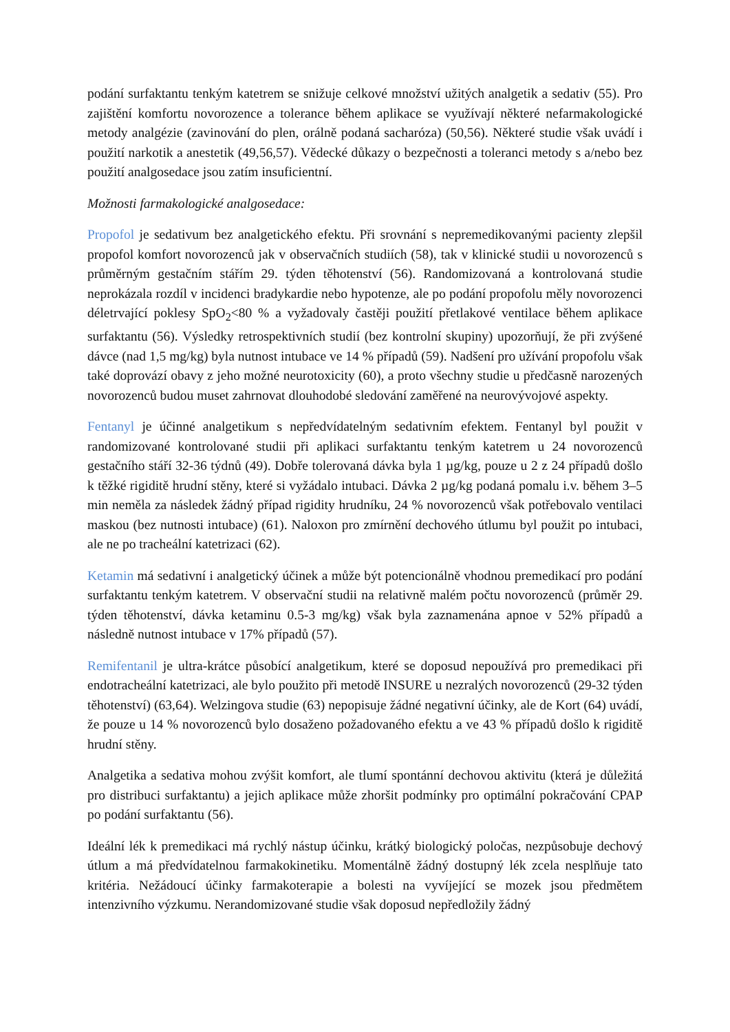podání surfaktantu tenkým katetrem se snižuje celkové množství užitých analgetik a sedativ (55). Pro zajištění komfortu novorozence a tolerance během aplikace se využívají některé nefarmakologické metody analgézie (zavinování do plen, orálně podaná sacharóza) (50,56). Některé studie však uvádí i použití narkotik a anestetik (49,56,57). Vědecké důkazy o bezpečnosti a toleranci metody s a/nebo bez použití analgosedace jsou zatím insuficientní.
Možnosti farmakologické analgosedace:
Propofol je sedativum bez analgetického efektu. Při srovnání s nepremedikovanými pacienty zlepšil propofol komfort novorozenců jak v observačních studiích (58), tak v klinické studii u novorozenců s průměrným gestačním stářím 29. týden těhotenství (56). Randomizovaná a kontrolovaná studie neprokázala rozdíl v incidenci bradykardie nebo hypotenze, ale po podání propofolu měly novorozenci déletrvající poklesy SpO<sub>2</sub><80 % a vyžadovaly častěji použití přetlakové ventilace během aplikace surfaktantu (56). Výsledky retrospektivních studií (bez kontrolní skupiny) upozorňují, že při zvýšené dávce (nad 1,5 mg/kg) byla nutnost intubace ve 14 % případů (59). Nadšení pro užívání propofolu však také doprovází obavy z jeho možné neurotoxicity (60), a proto všechny studie u předčasně narozených novorozenců budou muset zahrnovat dlouhodobé sledování zaměřené na neurovývojové aspekty.
Fentanyl je účinné analgetikum s nepředvídatelným sedativním efektem. Fentanyl byl použit v randomizované kontrolované studii při aplikaci surfaktantu tenkým katetrem u 24 novorozenců gestačního stáří 32-36 týdnů (49). Dobře tolerovaná dávka byla 1 µg/kg, pouze u 2 z 24 případů došlo k těžké rigiditě hrudní stěny, které si vyžádalo intubaci. Dávka 2 µg/kg podaná pomalu i.v. během 3–5 min neměla za následek žádný případ rigidity hrudníku, 24 % novorozenců však potřebovalo ventilaci maskou (bez nutnosti intubace) (61). Naloxon pro zmírnění dechového útlumu byl použit po intubaci, ale ne po tracheální katetrizaci (62).
Ketamin má sedativní i analgetický účinek a může být potencionálně vhodnou premedikací pro podání surfaktantu tenkým katetrem. V observační studii na relativně malém počtu novorozenců (průměr 29. týden těhotenství, dávka ketaminu 0.5-3 mg/kg) však byla zaznamenána apnoe v 52% případů a následně nutnost intubace v 17% případů (57).
Remifentanil je ultra-krátce působící analgetikum, které se doposud nepoužívá pro premedikaci při endotracheální katetrizaci, ale bylo použito při metodě INSURE u nezralých novorozenců (29-32 týden těhotenství) (63,64). Welzingova studie (63) nepopisuje žádné negativní účinky, ale de Kort (64) uvádí, že pouze u 14 % novorozenců bylo dosaženo požadovaného efektu a ve 43 % případů došlo k rigiditě hrudní stěny.
Analgetika a sedativa mohou zvýšit komfort, ale tlumí spontánní dechovou aktivitu (která je důležitá pro distribuci surfaktantu) a jejich aplikace může zhoršit podmínky pro optimální pokračování CPAP po podání surfaktantu (56).
Ideální lék k premedikaci má rychlý nástup účinku, krátký biologický poločas, nezpůsobuje dechový útlum a má předvídatelnou farmakokinetiku. Momentálně žádný dostupný lék zcela nesplňuje tato kritéria. Nežádoucí účinky farmakoterapie a bolesti na vyvíjející se mozek jsou předmětem intenzivního výzkumu. Nerandomizované studie však doposud nepředložily žádný